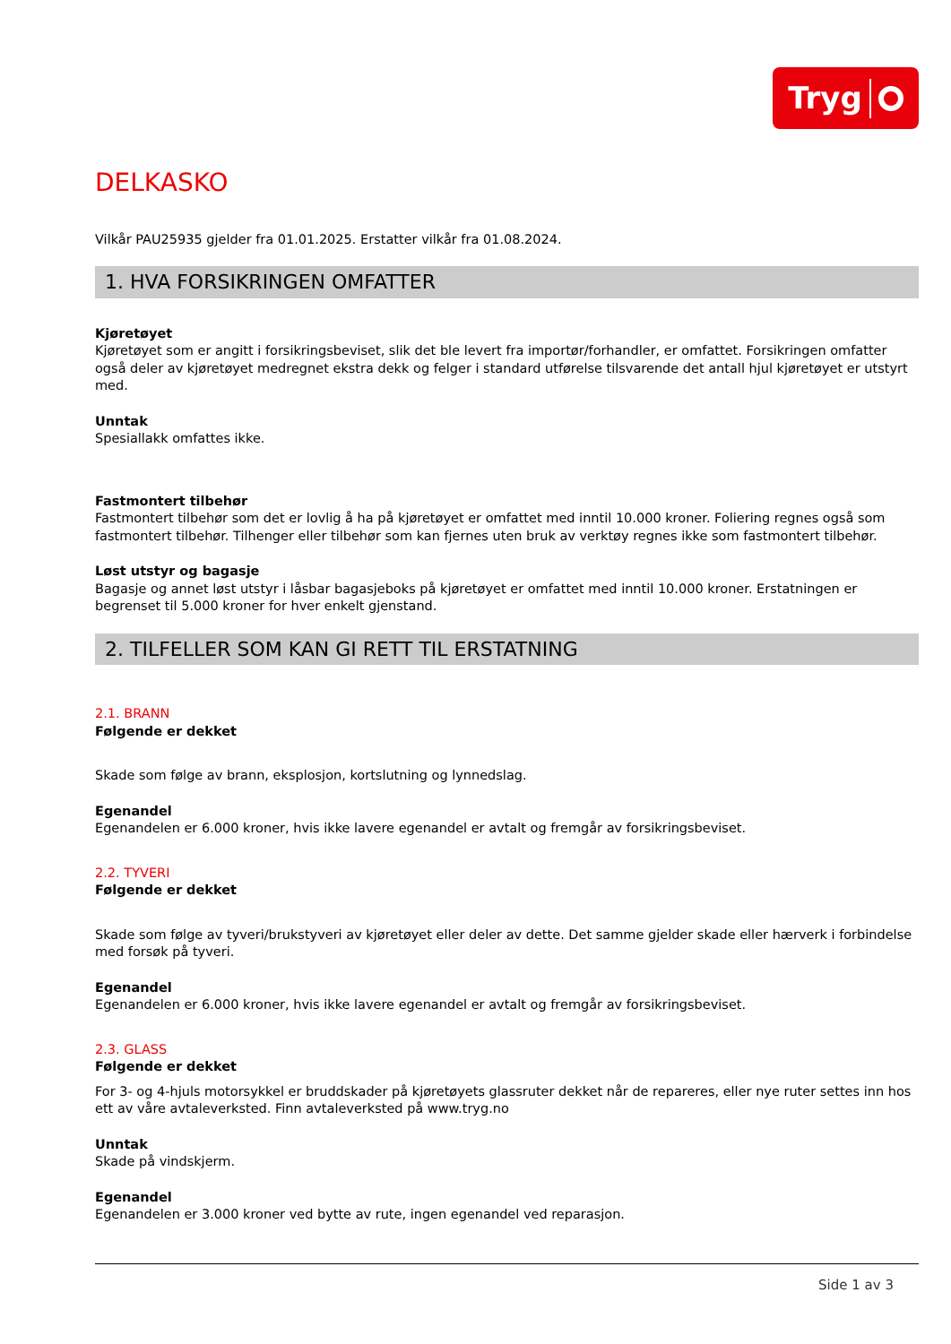Tryg
DELKASKO
Vilkår PAU25935 gjelder fra 01.01.2025. Erstatter vilkår fra 01.08.2024.
1. HVA FORSIKRINGEN OMFATTER
Kjøretøyet
Kjøretøyet som er angitt i forsikringsbeviset, slik det ble levert fra importør/forhandler, er omfattet. Forsikringen omfatter også deler av kjøretøyet medregnet ekstra dekk og felger i standard utførelse tilsvarende det antall hjul kjøretøyet er utstyrt med.
Unntak
Spesiallakk omfattes ikke.
Fastmontert tilbehør
Fastmontert tilbehør som det er lovlig å ha på kjøretøyet er omfattet med inntil 10.000 kroner. Foliering regnes også som fastmontert tilbehør. Tilhenger eller tilbehør som kan fjernes uten bruk av verktøy regnes ikke som fastmontert tilbehør.
Løst utstyr og bagasje
Bagasje og annet løst utstyr i låsbar bagasjeboks på kjøretøyet er omfattet med inntil 10.000 kroner. Erstatningen er begrenset til 5.000 kroner for hver enkelt gjenstand.
2. TILFELLER SOM KAN GI RETT TIL ERSTATNING
2.1. BRANN
Følgende er dekket
Skade som følge av brann, eksplosjon, kortslutning og lynnedslag.
Egenandel
Egenandelen er 6.000 kroner, hvis ikke lavere egenandel er avtalt og fremgår av forsikringsbeviset.
2.2. TYVERI
Følgende er dekket
Skade som følge av tyveri/brukstyveri av kjøretøyet eller deler av dette. Det samme gjelder skade eller hærverk i forbindelse med forsøk på tyveri.
Egenandel
Egenandelen er 6.000 kroner, hvis ikke lavere egenandel er avtalt og fremgår av forsikringsbeviset.
2.3. GLASS
Følgende er dekket
For 3- og 4-hjuls motorsykkel er bruddskader på kjøretøyets glassruter dekket når de repareres, eller nye ruter settes inn hos ett av våre avtaleverksted. Finn avtaleverksted på www.tryg.no
Unntak
Skade på vindskjerm.
Egenandel
Egenandelen er 3.000 kroner ved bytte av rute, ingen egenandel ved reparasjon.
Side 1 av 3